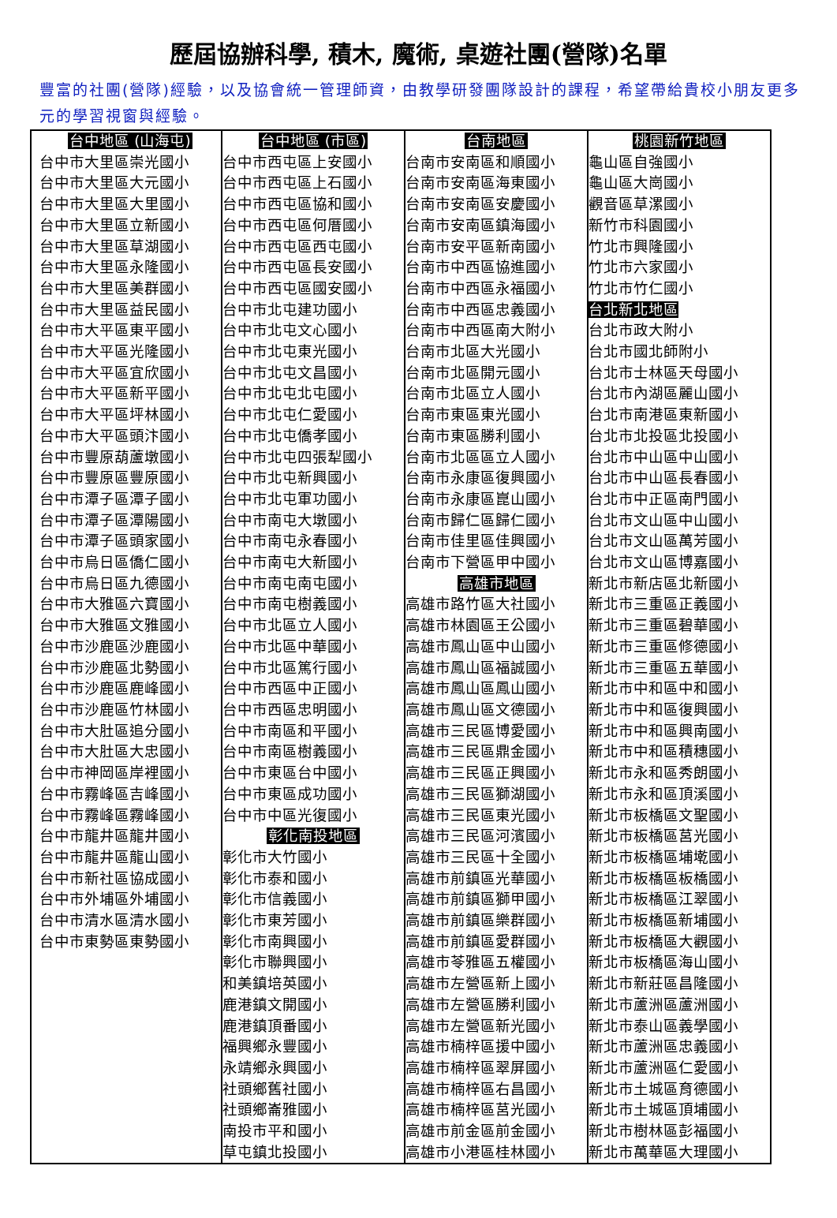歷屆協辦科學, 積木, 魔術, 桌遊社團(營隊)名單
豐富的社團(營隊)經驗，以及協會統一管理師資，由教學研發團隊設計的課程，希望帶給貴校小朋友更多元的學習視窗與經驗。
| 台中地區 (山海屯) 台中市大里區崇光國小 台中市大里區大元國小 台中市大里區大里國小 台中市大里區立新國小 台中市大里區草湖國小 台中市大里區永隆國小 台中市大里區美群國小 台中市大里區益民國小 台中市大平區東平國小 台中市大平區光隆國小 台中市大平區宜欣國小 台中市大平區新平國小 台中市大平區坪林國小 台中市大平區頭汴國小 台中市豐原葫蘆墩國小 台中市豐原區豐原國小 台中市潭子區潭子國小 台中市潭子區潭陽國小 台中市潭子區頭家國小 台中市烏日區僑仁國小 台中市烏日區九德國小 台中市大雅區六寶國小 台中市大雅區文雅國小 台中市沙鹿區沙鹿國小 台中市沙鹿區北勢國小 台中市沙鹿區鹿峰國小 台中市沙鹿區竹林國小 台中市大肚區追分國小 台中市大肚區大忠國小 台中市神岡區岸裡國小 台中市霧峰區吉峰國小 台中市霧峰區霧峰國小 台中市龍井區龍井國小 台中市龍井區龍山國小 台中市新社區協成國小 台中市外埔區外埔國小 台中市清水區清水國小 台中市東勢區東勢國小 | 台中地區 (市區) 台中市西屯區上安國小 台中市西屯區上石國小 台中市西屯區協和國小 台中市西屯區何厝國小 台中市西屯區西屯國小 台中市西屯區長安國小 台中市西屯區國安國小 台中市北屯建功國小 台中市北屯文心國小 台中市北屯東光國小 台中市北屯文昌國小 台中市北屯北屯國小 台中市北屯仁愛國小 台中市北屯僑孝國小 台中市北屯四張犁國小 台中市北屯新興國小 台中市北屯軍功國小 台中市南屯大墩國小 台中市南屯永春國小 台中市南屯大新國小 台中市南屯南屯國小 台中市南屯樹義國小 台中市北區立人國小 台中市北區中華國小 台中市北區篤行國小 台中市西區中正國小 台中市西區忠明國小 台中市南區和平國小 台中市南區樹義國小 台中市東區台中國小 台中市東區成功國小 台中市中區光復國小 彰化南投地區 彰化市大竹國小 彰化市泰和國小 彰化市信義國小 彰化市東芳國小 彰化市南興國小 彰化市聯興國小 和美鎮培英國小 鹿港鎮文開國小 鹿港鎮頂番國小 福興鄉永豐國小 永靖鄉永興國小 社頭鄉舊社國小 社頭鄉崙雅國小 南投市平和國小 草屯鎮北投國小 | 台南地區 台南市安南區和順國小 台南市安南區海東國小 台南市安南區安慶國小 台南市安南區鎮海國小 台南市安平區新南國小 台南市中西區協進國小 台南市中西區永福國小 台南市中西區忠義國小 台南市中西區南大附小 台南市北區大光國小 台南市北區開元國小 台南市北區立人國小 台南市東區東光國小 台南市東區勝利國小 台南市北區區立人國小 台南市永康區復興國小 台南市永康區崑山國小 台南市歸仁區歸仁國小 台南市佳里區佳興國小 台南市下營區甲中國小 高雄市地區 高雄市路竹區大社國小 高雄市林園區王公國小 高雄市鳳山區中山國小 高雄市鳳山區福誠國小 高雄市鳳山區鳳山國小 高雄市鳳山區文德國小 高雄市三民區博愛國小 高雄市三民區鼎金國小 高雄市三民區正興國小 高雄市三民區獅湖國小 高雄市三民區東光國小 高雄市三民區河濱國小 高雄市三民區十全國小 高雄市前鎮區光華國小 高雄市前鎮區獅甲國小 高雄市前鎮區樂群國小 高雄市前鎮區愛群國小 高雄市苓雅區五權國小 高雄市左營區新上國小 高雄市左營區勝利國小 高雄市左營區新光國小 高雄市楠梓區援中國小 高雄市楠梓區翠屏國小 高雄市楠梓區右昌國小 高雄市楠梓區莒光國小 高雄市前金區前金國小 高雄市小港區桂林國小 | 桃園新竹地區 龜山區自強國小 龜山區大崗國小 觀音區草漯國小 新竹市科園國小 竹北市興隆國小 竹北市六家國小 竹北市竹仁國小 台北新北地區 台北市政大附小 台北市國北師附小 台北市士林區天母國小 台北市內湖區麗山國小 台北市南港區東新國小 台北市北投區北投國小 台北市中山區中山國小 台北市中山區長春國小 台北市中正區南門國小 台北市文山區中山國小 台北市文山區萬芳國小 台北市文山區博嘉國小 新北市新店區北新國小 新北市三重區正義國小 新北市三重區碧華國小 新北市三重區修德國小 新北市三重區五華國小 新北市中和區中和國小 新北市中和區復興國小 新北市中和區興南國小 新北市中和區積穗國小 新北市永和區秀朗國小 新北市永和區頂溪國小 新北市板橋區文聖國小 新北市板橋區莒光國小 新北市板橋區埔墘國小 新北市板橋區板橋國小 新北市板橋區江翠國小 新北市板橋區新埔國小 新北市板橋區大觀國小 新北市板橋區海山國小 新北市新莊區昌隆國小 新北市蘆洲區蘆洲國小 新北市泰山區義學國小 新北市蘆洲區忠義國小 新北市蘆洲區仁愛國小 新北市土城區育德國小 新北市土城區頂埔國小 新北市樹林區彭福國小 新北市萬華區大理國小 |